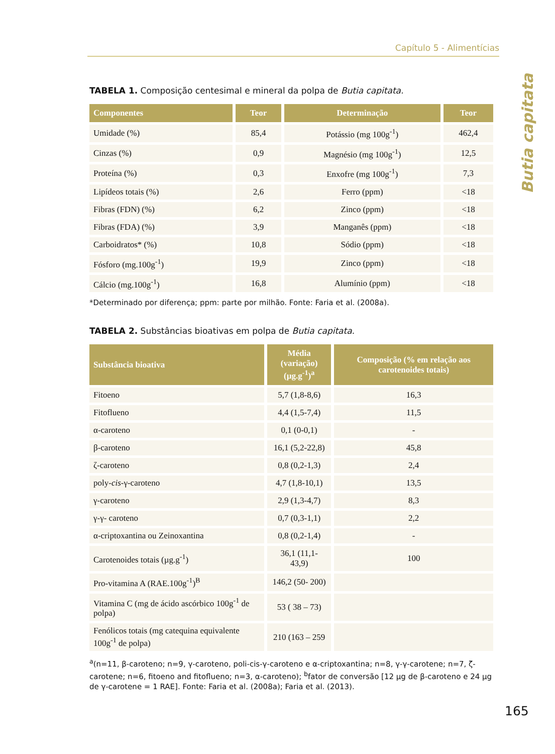Capítulo 5 - Alimentícias
Butia capitata
TABELA 1. Composição centesimal e mineral da polpa de Butia capitata.
| Componentes | Teor | Determinação | Teor |
| --- | --- | --- | --- |
| Umidade (%) | 85,4 | Potássio (mg 100g<sup>-1</sup>) | 462,4 |
| Cinzas (%) | 0,9 | Magnésio (mg 100g<sup>-1</sup>) | 12,5 |
| Proteína (%) | 0,3 | Enxofre (mg 100g<sup>-1</sup>) | 7,3 |
| Lipídeos totais (%) | 2,6 | Ferro (ppm) | <18 |
| Fibras (FDN) (%) | 6,2 | Zinco (ppm) | <18 |
| Fibras (FDA) (%) | 3,9 | Manganês (ppm) | <18 |
| Carboidratos* (%) | 10,8 | Sódio (ppm) | <18 |
| Fósforo (mg.100g<sup>-1</sup>) | 19,9 | Zinco (ppm) | <18 |
| Cálcio (mg.100g<sup>-1</sup>) | 16,8 | Alumínio (ppm) | <18 |
*Determinado por diferença; ppm: parte por milhão. Fonte: Faria et al. (2008a).
TABELA 2. Substâncias bioativas em polpa de Butia capitata.
| Substância bioativa | Média (variação) (µg.g<sup>-1</sup>)<sup>a</sup> | Composição (% em relação aos carotenoides totais) |
| --- | --- | --- |
| Fitoeno | 5,7 (1,8-8,6) | 16,3 |
| Fitoflueno | 4,4 (1,5-7,4) | 11,5 |
| α-caroteno | 0,1 (0-0,1) | - |
| β-caroteno | 16,1 (5,2-22,8) | 45,8 |
| ζ-caroteno | 0,8 (0,2-1,3) | 2,4 |
| poly- cis -γ-caroteno | 4,7 (1,8-10,1) | 13,5 |
| γ-caroteno | 2,9 (1,3-4,7) | 8,3 |
| γ-γ- caroteno | 0,7 (0,3-1,1) | 2,2 |
| α-criptoxantina ou Zeinoxantina | 0,8 (0,2-1,4) | - |
| Carotenoides totais (µg.g<sup>-1</sup>) | 36,1 (11,1- 43,9) | 100 |
| Pro-vitamina A (RAE.100g<sup>-1</sup>)<sup>B</sup> | 146,2 (50- 200) | |
| Vitamina C (mg de ácido ascórbico 100g<sup>-1</sup> de polpa) | 53 ( 38 – 73) | |
| Fenólicos totais (mg catequina equivalente 100g<sup>-1</sup> de polpa) | 210 (163 – 259 | |
<sup>a</sup> (n=11, β-caroteno; n=9, γ-caroteno, poli-cis-γ-caroteno e α-criptoxantina; n=8, γ-γ-carotene; n=7, ζ-carotene; n=6, fitoeno and fitoflueno; n=3, α-caroteno); <sup>b</sup>fator de conversão [12 µg de β-caroteno e 24 µg de γ-carotene = 1 RAE]. Fonte: Faria et al. (2008a); Faria et al. (2013).
165